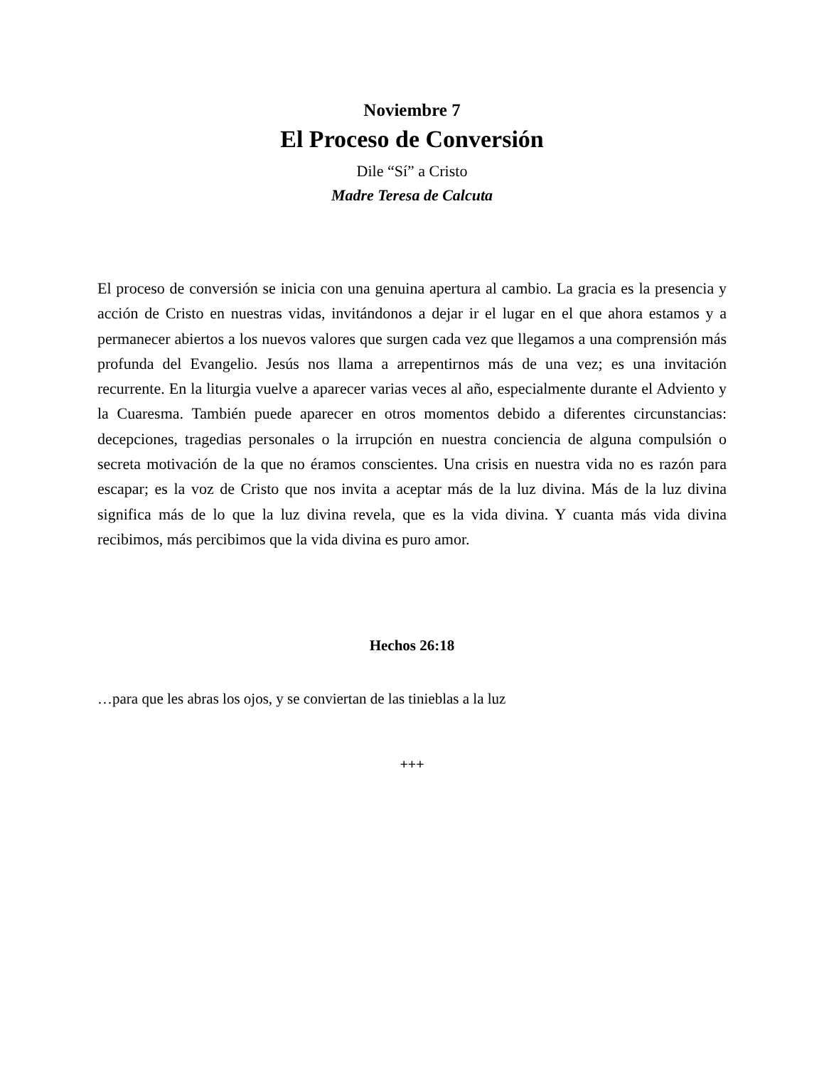Noviembre 7
El Proceso de Conversión
Dile “Sí” a Cristo
Madre Teresa de Calcuta
El proceso de conversión se inicia con una genuina apertura al cambio. La gracia es la presencia y acción de Cristo en nuestras vidas, invitándonos a dejar ir el lugar en el que ahora estamos y a permanecer abiertos a los nuevos valores que surgen cada vez que llegamos a una comprensión más profunda del Evangelio. Jesús nos llama a arrepentirnos más de una vez; es una invitación recurrente. En la liturgia vuelve a aparecer varias veces al año, especialmente durante el Adviento y la Cuaresma. También puede aparecer en otros momentos debido a diferentes circunstancias: decepciones, tragedias personales o la irrupción en nuestra conciencia de alguna compulsión o secreta motivación de la que no éramos conscientes. Una crisis en nuestra vida no es razón para escapar; es la voz de Cristo que nos invita a aceptar más de la luz divina. Más de la luz divina significa más de lo que la luz divina revela, que es la vida divina. Y cuanta más vida divina recibimos, más percibimos que la vida divina es puro amor.
Hechos 26:18
…para que les abras los ojos, y se conviertan de las tinieblas a la luz
+++